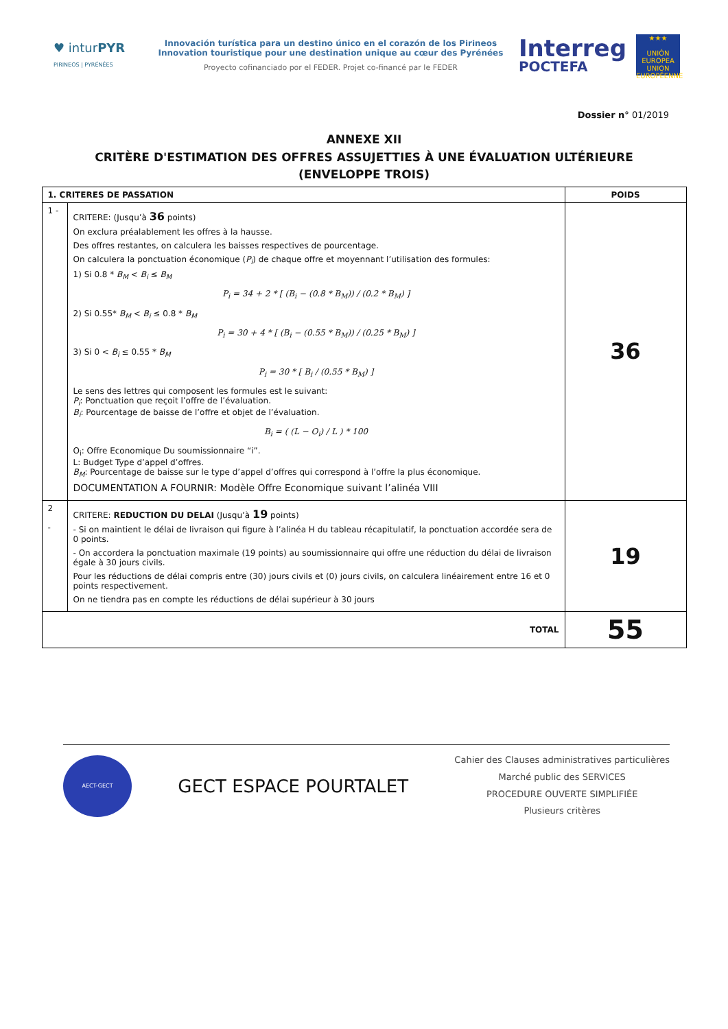♥ inturPYR
PIRINEOS | PYRÉNÉES
Innovación turística para un destino único en el corazón de los Pirineos
Innovation touristique pour une destination unique au cœur des Pyrénées
Proyecto cofinanciado por el FEDER. Projet co-financé par le FEDER
Interreg
POCTEFA
★★★
UNIÓN EUROPEA
UNION EUROPÉENNE
Dossier n° 01/2019
ANNEXE XII
CRITÈRE D'ESTIMATION DES OFFRES ASSUJETTIES À UNE ÉVALUATION ULTÉRIEURE
(ENVELOPPE TROIS)
| 1. CRITERES DE PASSATION | | POIDS |
| --- | --- | --- |
| 1 - | CRITERE: (Jusqu’à 36 points) On exclura préalablement les offres à la hausse. Des offres restantes, on calculera les baisses respectives de pourcentage. On calculera la ponctuation économique ( P<sub>i</sub> ) de chaque offre et moyennant l’utilisation des formules: 1) Si 0.8 * B<sub>M</sub> < B<sub>i</sub> ≤ B<sub>M</sub> P<sub>i</sub> = 34 + 2 * [ (B<sub>i</sub> − (0.8 * B<sub>M</sub>)) / (0.2 * B<sub>M</sub>) ] 2) Si 0.55* B<sub>M</sub> < B<sub>i</sub> ≤ 0.8 * B<sub>M</sub> P<sub>i</sub> = 30 + 4 * [ (B<sub>i</sub> − (0.55 * B<sub>M</sub>)) / (0.25 * B<sub>M</sub>) ] 3) Si 0 < B<sub>i</sub> ≤ 0.55 * B<sub>M</sub> P<sub>i</sub> = 30 * [ B<sub>i</sub> / (0.55 * B<sub>M</sub>) ] Le sens des lettres qui composent les formules est le suivant: P<sub>i</sub> : Ponctuation que reçoit l’offre de l’évaluation. B<sub>i</sub> : Pourcentage de baisse de l’offre et objet de l’évaluation. B<sub>i</sub> = ( (L − O<sub>i</sub>) / L ) * 100 O<sub>i</sub>: Offre Economique Du soumissionnaire “i”. L: Budget Type d’appel d’offres. B<sub>M</sub> : Pourcentage de baisse sur le type d’appel d’offres qui correspond à l’offre la plus économique. DOCUMENTATION A FOURNIR: Modèle Offre Economique suivant l’alinéa VIII | 36 |
| 2 - | CRITERE: REDUCTION DU DELAI (Jusqu’à 19 points) - Si on maintient le délai de livraison qui figure à l’alinéa H du tableau récapitulatif, la ponctuation accordée sera de 0 points. - On accordera la ponctuation maximale (19 points) au soumissionnaire qui offre une réduction du délai de livraison égale à 30 jours civils. Pour les réductions de délai compris entre (30) jours civils et (0) jours civils, on calculera linéairement entre 16 et 0 points respectivement. On ne tiendra pas en compte les réductions de délai supérieur à 30 jours | 19 |
| TOTAL | | 55 |
AECT-GECT
GECT ESPACE POURTALET
Cahier des Clauses administratives particulières
Marché public des SERVICES
PROCEDURE OUVERTE SIMPLIFIÉE
Plusieurs critères